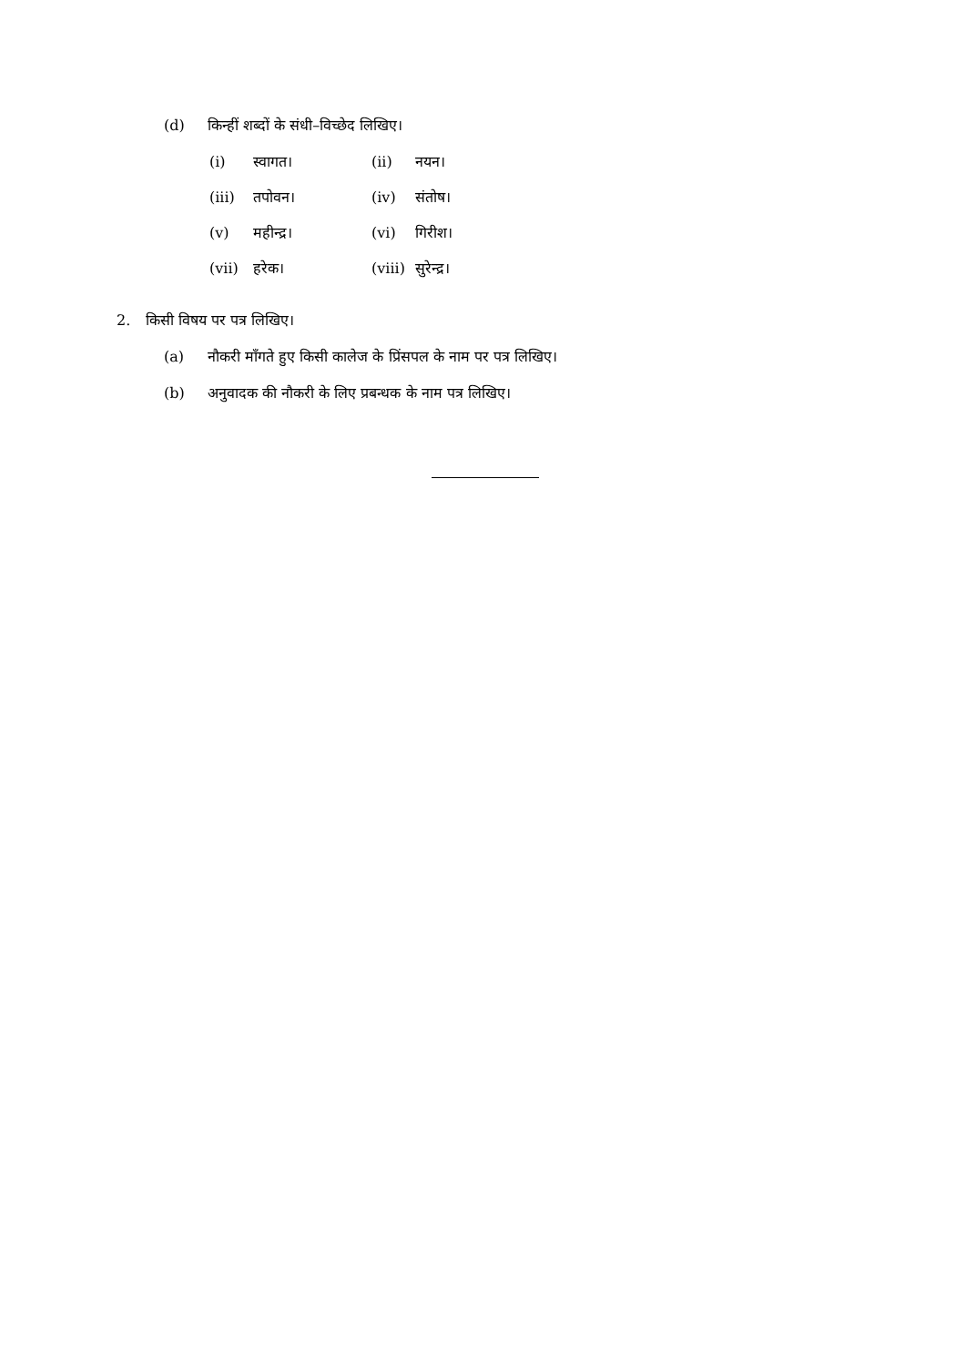(d) किन्हीं शब्दों के संधी–विच्छेद लिखिए।
(i) स्वागत। (ii) नयन।
(iii) तपोवन। (iv) संतोष।
(v) महीन्द्र। (vi) गिरीश।
(vii) हरेक। (viii) सुरेन्द्र।
2. किसी विषय पर पत्र लिखिए।
(a) नौकरी माँगते हुए किसी कालेज के प्रिंसपल के नाम पर पत्र लिखिए।
(b) अनुवादक की नौकरी के लिए प्रबन्धक के नाम पत्र लिखिए।